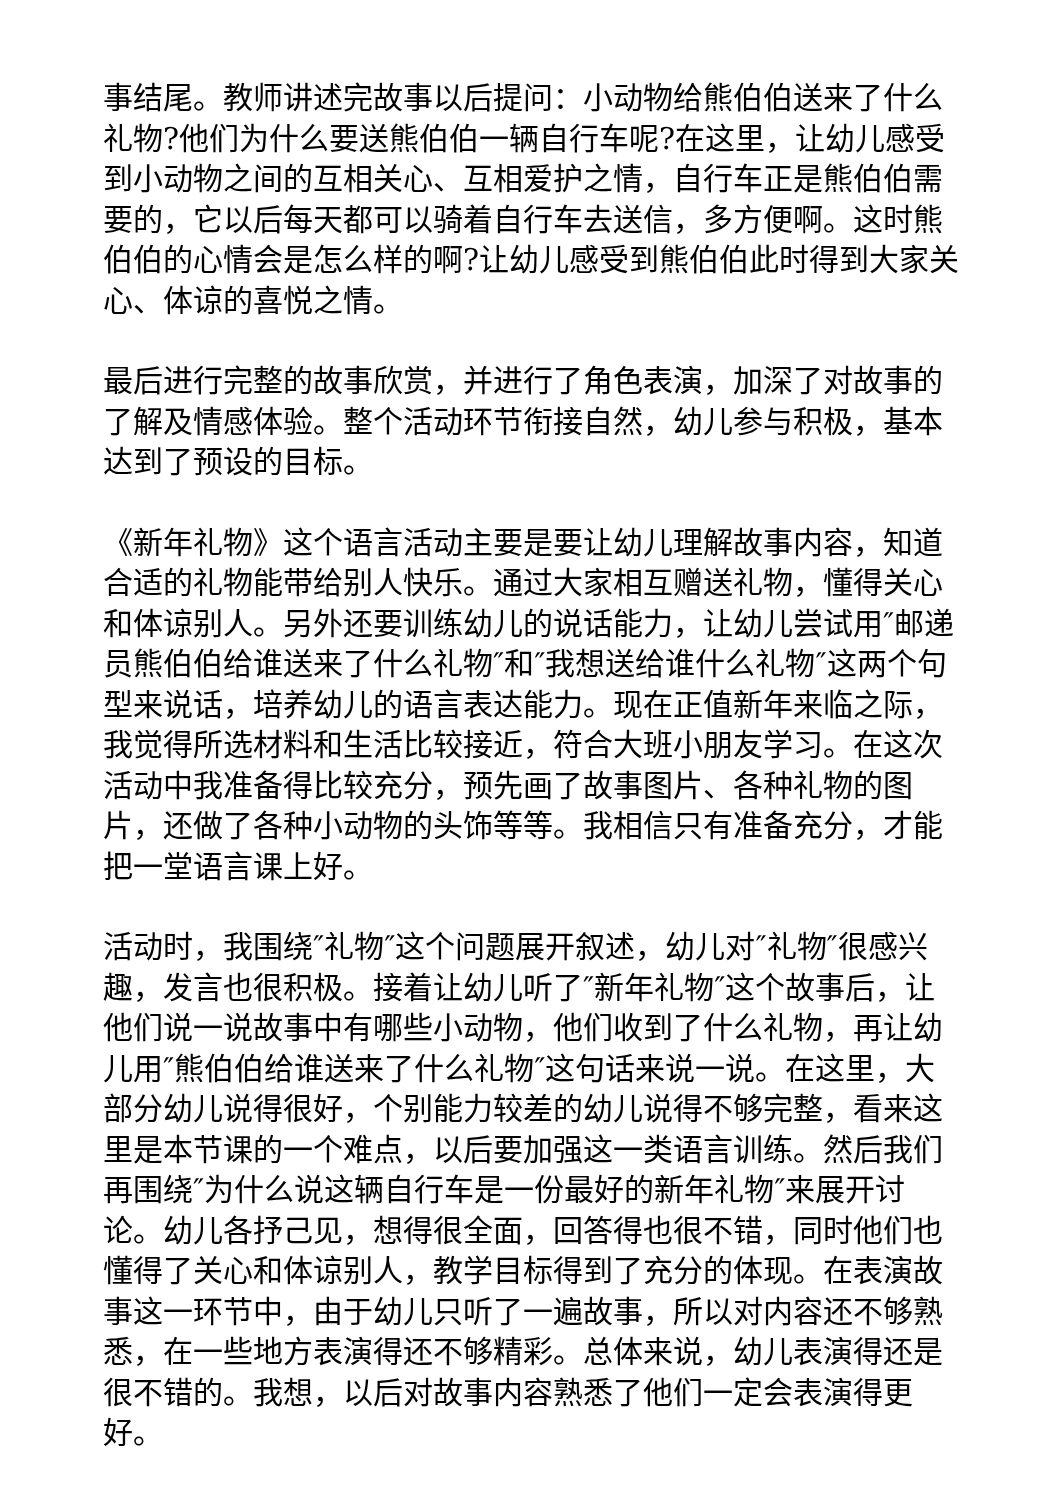事结尾。教师讲述完故事以后提问：小动物给熊伯伯送来了什么礼物?他们为什么要送熊伯伯一辆自行车呢?在这里，让幼儿感受到小动物之间的互相关心、互相爱护之情，自行车正是熊伯伯需要的，它以后每天都可以骑着自行车去送信，多方便啊。这时熊伯伯的心情会是怎么样的啊?让幼儿感受到熊伯伯此时得到大家关心、体谅的喜悦之情。
最后进行完整的故事欣赏，并进行了角色表演，加深了对故事的了解及情感体验。整个活动环节衔接自然，幼儿参与积极，基本达到了预设的目标。
《新年礼物》这个语言活动主要是要让幼儿理解故事内容，知道合适的礼物能带给别人快乐。通过大家相互赠送礼物，懂得关心和体谅别人。另外还要训练幼儿的说话能力，让幼儿尝试用″邮递员熊伯伯给谁送来了什么礼物″和″我想送给谁什么礼物″这两个句型来说话，培养幼儿的语言表达能力。现在正值新年来临之际，我觉得所选材料和生活比较接近，符合大班小朋友学习。在这次活动中我准备得比较充分，预先画了故事图片、各种礼物的图片，还做了各种小动物的头饰等等。我相信只有准备充分，才能把一堂语言课上好。
活动时，我围绕″礼物″这个问题展开叙述，幼儿对″礼物″很感兴趣，发言也很积极。接着让幼儿听了″新年礼物″这个故事后，让他们说一说故事中有哪些小动物，他们收到了什么礼物，再让幼儿用″熊伯伯给谁送来了什么礼物″这句话来说一说。在这里，大部分幼儿说得很好，个别能力较差的幼儿说得不够完整，看来这里是本节课的一个难点，以后要加强这一类语言训练。然后我们再围绕″为什么说这辆自行车是一份最好的新年礼物″来展开讨论。幼儿各抒己见，想得很全面，回答得也很不错，同时他们也懂得了关心和体谅别人，教学目标得到了充分的体现。在表演故事这一环节中，由于幼儿只听了一遍故事，所以对内容还不够熟悉，在一些地方表演得还不够精彩。总体来说，幼儿表演得还是很不错的。我想，以后对故事内容熟悉了他们一定会表演得更好。